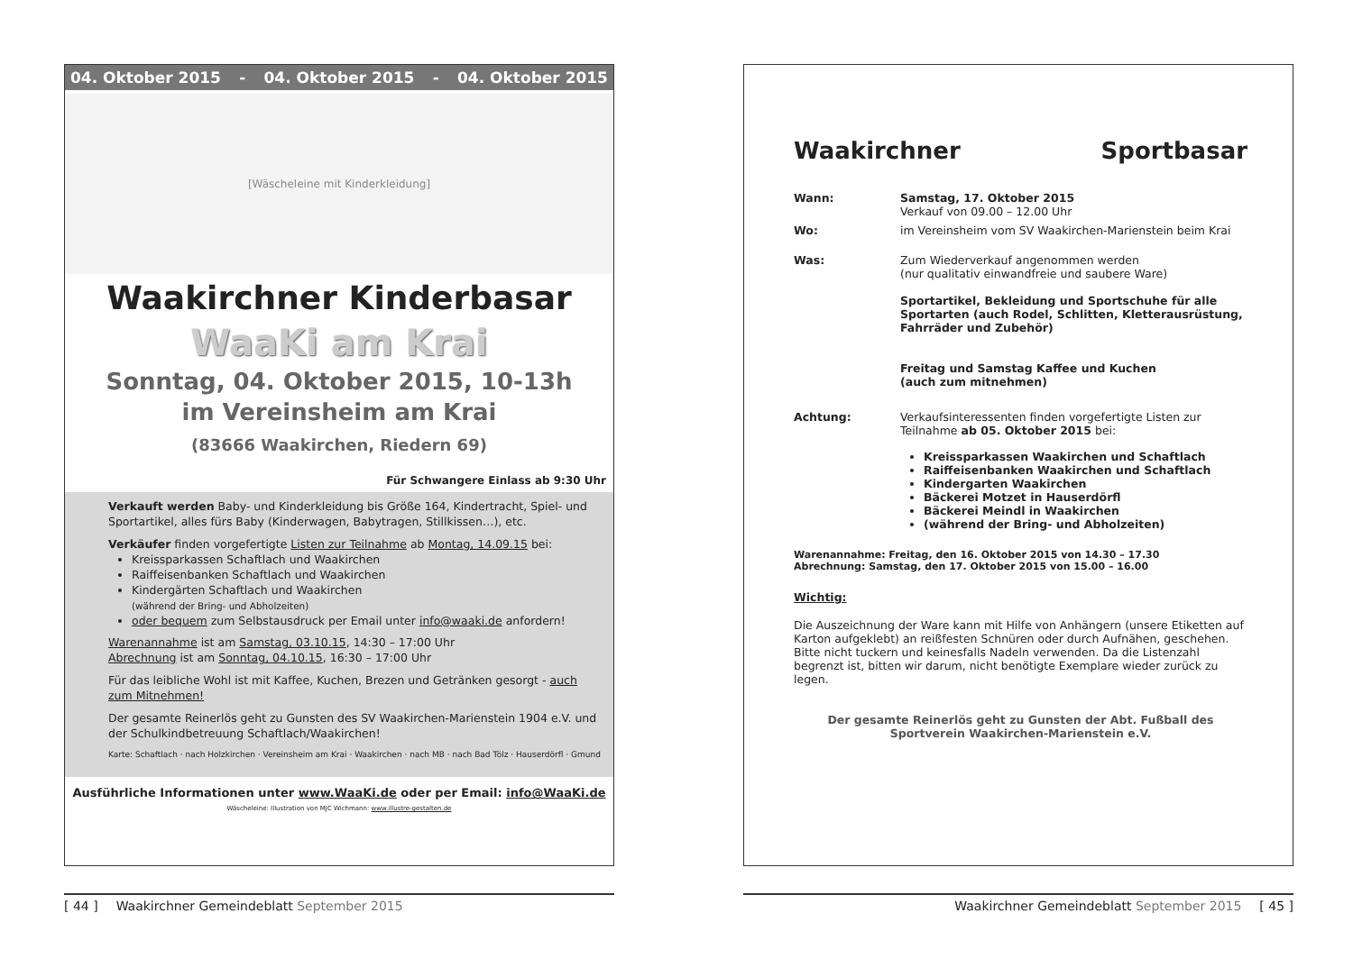04. Oktober 2015 - 04. Oktober 2015 - 04. Oktober 2015
[Wäscheleine mit Kinderkleidung]
Waakirchner Kinderbasar
WaaKi am Krai
Sonntag, 04. Oktober 2015, 10-13h
im Vereinsheim am Krai
(83666 Waakirchen, Riedern 69)
Für Schwangere Einlass ab 9:30 Uhr
Verkauft werden Baby- und Kinderkleidung bis Größe 164, Kindertracht, Spiel- und Sportartikel, alles fürs Baby (Kinderwagen, Babytragen, Stillkissen…), etc.
Verkäufer finden vorgefertigte Listen zur Teilnahme ab Montag, 14.09.15 bei:
Kreissparkassen Schaftlach und Waakirchen
Raiffeisenbanken Schaftlach und Waakirchen
Kindergärten Schaftlach und Waakirchen
(während der Bring- und Abholzeiten)
oder bequem zum Selbstausdruck per Email unter info@waaki.de anfordern!
Warenannahme ist am Samstag, 03.10.15, 14:30 – 17:00 Uhr
Abrechnung ist am Sonntag, 04.10.15, 16:30 – 17:00 Uhr
Für das leibliche Wohl ist mit Kaffee, Kuchen, Brezen und Getränken gesorgt - auch zum Mitnehmen!
Der gesamte Reinerlös geht zu Gunsten des SV Waakirchen-Marienstein 1904 e.V. und der Schulkindbetreuung Schaftlach/Waakirchen!
Karte: Schaftlach · nach Holzkirchen · Vereinsheim am Krai · Waakirchen · nach MB · nach Bad Tölz · Hauserdörfl · Gmund
Ausführliche Informationen unter www.WaaKi.de oder per Email: info@WaaKi.de
Wäscheleine: Illustration von MJC Wichmann: www.illustre-gestalten.de
[ 44 ] Waakirchner Gemeindeblatt September 2015
Waakirchner Sportbasar
Wann: Samstag, 17. Oktober 2015
Verkauf von 09.00 – 12.00 Uhr
Wo: im Vereinsheim vom SV Waakirchen-Marienstein beim Krai
Was: Zum Wiederverkauf angenommen werden
(nur qualitativ einwandfreie und saubere Ware)
Sportartikel, Bekleidung und Sportschuhe für alle Sportarten (auch Rodel, Schlitten, Kletterausrüstung, Fahrräder und Zubehör)
Freitag und Samstag Kaffee und Kuchen
(auch zum mitnehmen)
Achtung: Verkaufsinteressenten finden vorgefertigte Listen zur Teilnahme ab 05. Oktober 2015 bei:
Kreissparkassen Waakirchen und Schaftlach
Raiffeisenbanken Waakirchen und Schaftlach
Kindergarten Waakirchen
Bäckerei Motzet in Hauserdörfl
Bäckerei Meindl in Waakirchen
(während der Bring- und Abholzeiten)
Warenannahme: Freitag, den 16. Oktober 2015 von 14.30 – 17.30
Abrechnung: Samstag, den 17. Oktober 2015 von 15.00 – 16.00
Wichtig:
Die Auszeichnung der Ware kann mit Hilfe von Anhängern (unsere Etiketten auf Karton aufgeklebt) an reißfesten Schnüren oder durch Aufnähen, geschehen. Bitte nicht tuckern und keinesfalls Nadeln verwenden. Da die Listenzahl begrenzt ist, bitten wir darum, nicht benötigte Exemplare wieder zurück zu legen.
Der gesamte Reinerlös geht zu Gunsten der Abt. Fußball des Sportverein Waakirchen-Marienstein e.V.
Waakirchner Gemeindeblatt September 2015 [ 45 ]